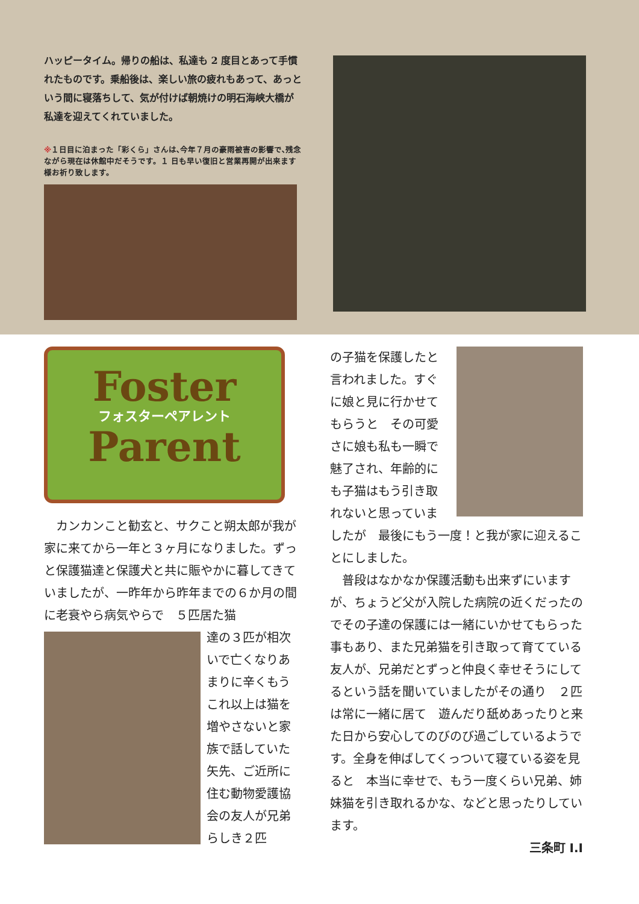ハッピータイム。帰りの船は、私達も 2 度目とあって手慣れたものです。乗船後は、楽しい旅の疲れもあって、あっという間に寝落ちして、気が付けば朝焼けの明石海峡大橋が私達を迎えてくれていました。
※１日目に泊まった「彩くら」さんは､今年７月の豪雨被害の影響で､残念ながら現在は休館中だそうです。１ 日も早い復旧と営業再開が出来ます様お祈り致します。
Foster
フォスターペアレント
Parent
　カンカンこと勧玄と、サクこと朔太郎が我が家に来てから一年と３ヶ月になりました。ずっと保護猫達と保護犬と共に賑やかに暮してきていましたが、一昨年から昨年までの６か月の間に老衰やら病気やらで　５匹居た猫
達の３匹が相次いで亡くなりあまりに辛くもうこれ以上は猫を増やさないと家族で話していた矢先、ご近所に住む動物愛護協会の友人が兄弟らしき２匹
の子猫を保護したと言われました。すぐに娘と見に行かせてもらうと　その可愛さに娘も私も一瞬で魅了され、年齢的にも子猫はもう引き取れないと思っていま
したが　最後にもう一度！と我が家に迎えることにしました。
　普段はなかなか保護活動も出来ずにいますが、ちょうど父が入院した病院の近くだったのでその子達の保護には一緒にいかせてもらった事もあり、また兄弟猫を引き取って育てている友人が、兄弟だとずっと仲良く幸せそうにしてるという話を聞いていましたがその通り　２匹は常に一緒に居て　遊んだり舐めあったりと来た日から安心してのびのび過ごしているようです。全身を伸ばしてくっついて寝ている姿を見ると　本当に幸せで、もう一度くらい兄弟、姉妹猫を引き取れるかな、などと思ったりしています。
三条町 I.I